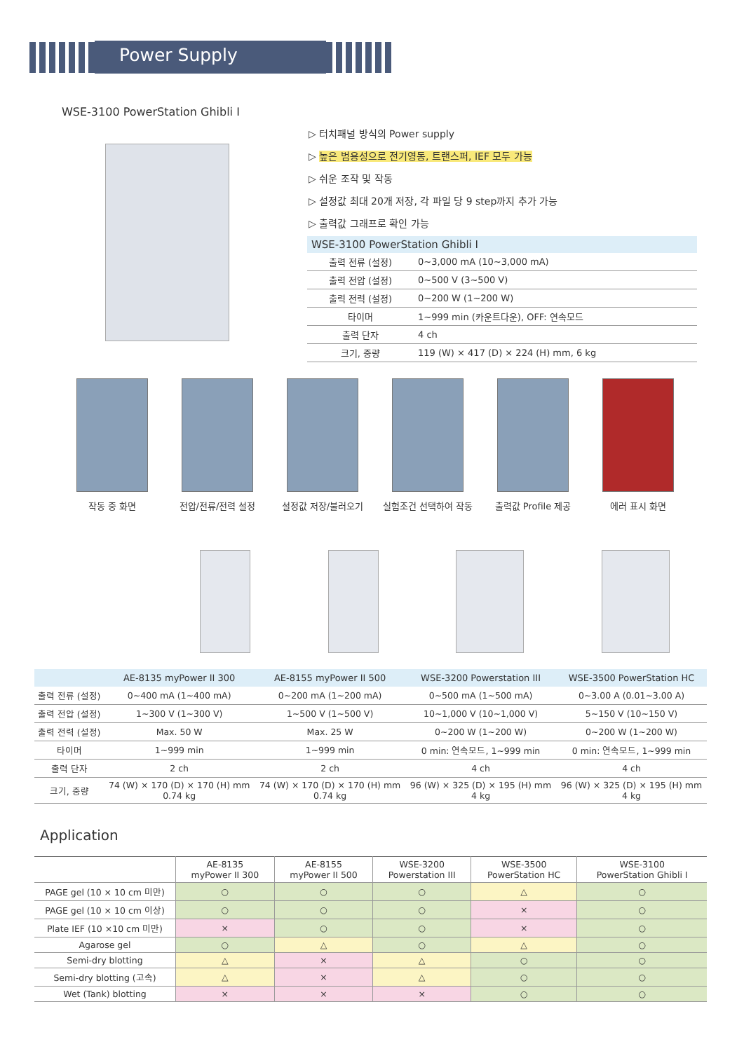Power Supply
WSE-3100 PowerStation Ghibli I
▷ 터치패널 방식의 Power supply
▷ 높은 범용성으로 전기영동, 트랜스퍼, IEF 모두 가능
▷ 쉬운 조작 및 작동
▷ 설정값 최대 20개 저장, 각 파일 당 9 step까지 추가 가능
▷ 출력값 그래프로 확인 가능
| WSE-3100 PowerStation Ghibli I | |
| --- | --- |
| 출력 전류 (설정) | 0~3,000 mA (10~3,000 mA) |
| 출력 전압 (설정) | 0~500 V (3~500 V) |
| 출력 전력 (설정) | 0~200 W (1~200 W) |
| 타이머 | 1~999 min (카운트다운), OFF: 연속모드 |
| 출력 단자 | 4 ch |
| 크기, 중량 | 119 (W) × 417 (D) × 224 (H) mm, 6 kg |
작동 중 화면 전압/전류/전력 설정 설정값 저장/불러오기 실험조건 선택하여 작동 출력값 Profile 제공 에러 표시 화면
| | AE-8135 myPower II 300 | AE-8155 myPower II 500 | WSE-3200 Powerstation III | WSE-3500 PowerStation HC |
| --- | --- | --- | --- | --- |
| 출력 전류 (설정) | 0~400 mA (1~400 mA) | 0~200 mA (1~200 mA) | 0~500 mA (1~500 mA) | 0~3.00 A (0.01~3.00 A) |
| 출력 전압 (설정) | 1~300 V (1~300 V) | 1~500 V (1~500 V) | 10~1,000 V (10~1,000 V) | 5~150 V (10~150 V) |
| 출력 전력 (설정) | Max. 50 W | Max. 25 W | 0~200 W (1~200 W) | 0~200 W (1~200 W) |
| 타이머 | 1~999 min | 1~999 min | 0 min: 연속모드, 1~999 min | 0 min: 연속모드, 1~999 min |
| 출력 단자 | 2 ch | 2 ch | 4 ch | 4 ch |
| 크기, 중량 | 74 (W) × 170 (D) × 170 (H) mm 0.74 kg | 74 (W) × 170 (D) × 170 (H) mm 0.74 kg | 96 (W) × 325 (D) × 195 (H) mm 4 kg | 96 (W) × 325 (D) × 195 (H) mm 4 kg |
Application
| | AE-8135 myPower II 300 | AE-8155 myPower II 500 | WSE-3200 Powerstation III | WSE-3500 PowerStation HC | WSE-3100 PowerStation Ghibli I |
| --- | --- | --- | --- | --- | --- |
| PAGE gel (10 × 10 cm 미만) | ○ | ○ | ○ | △ | ○ |
| PAGE gel (10 × 10 cm 이상) | ○ | ○ | ○ | × | ○ |
| Plate IEF (10 ×10 cm 미만) | × | ○ | ○ | × | ○ |
| Agarose gel | ○ | △ | ○ | △ | ○ |
| Semi-dry blotting | △ | × | △ | ○ | ○ |
| Semi-dry blotting (고속) | △ | × | △ | ○ | ○ |
| Wet (Tank) blotting | × | × | × | ○ | ○ |